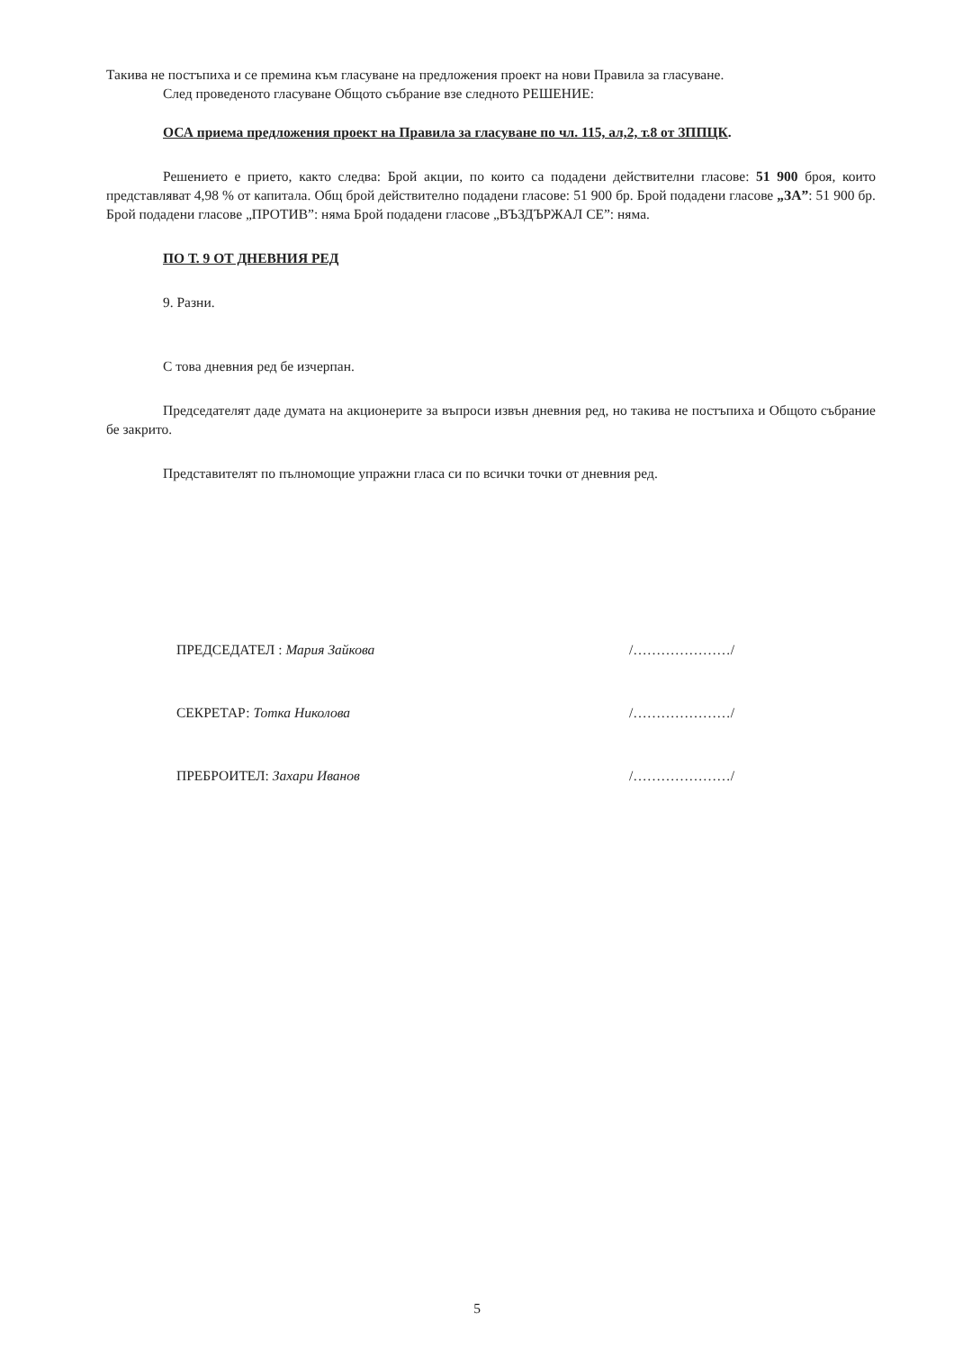Такива не постъпиха и се премина към гласуване на предложения проект на нови Правила за гласуване.
След проведеното гласуване Общото събрание взе следното РЕШЕНИЕ:
ОСА приема предложения проект на Правила за гласуване по чл. 115, ал,2, т.8 от ЗППЦК.
Решението е прието, както следва: Брой акции, по които са подадени действителни гласове: 51 900 броя, които представляват 4,98 % от капитала. Общ брой действително подадени гласове: 51 900 бр. Брой подадени гласове „ЗА”: 51 900 бр. Брой подадени гласове „ПРОТИВ”: няма Брой подадени гласове „ВЪЗДЪРЖАЛ СЕ”: няма.
ПО Т. 9 ОТ ДНЕВНИЯ РЕД
9. Разни.
С това дневния ред бе изчерпан.
Председателят даде думата на акционерите за въпроси извън дневния ред, но такива не постъпиха и Общото събрание бе закрито.
Представителят по пълномощие упражни гласа си по всички точки от дневния ред.
ПРЕДСЕДАТЕЛ : Мария Зайкова /…………………/
СЕКРЕТАР: Тотка Николова /…………………/
ПРЕБРОИТЕЛ: Захари Иванов /…………………/
5